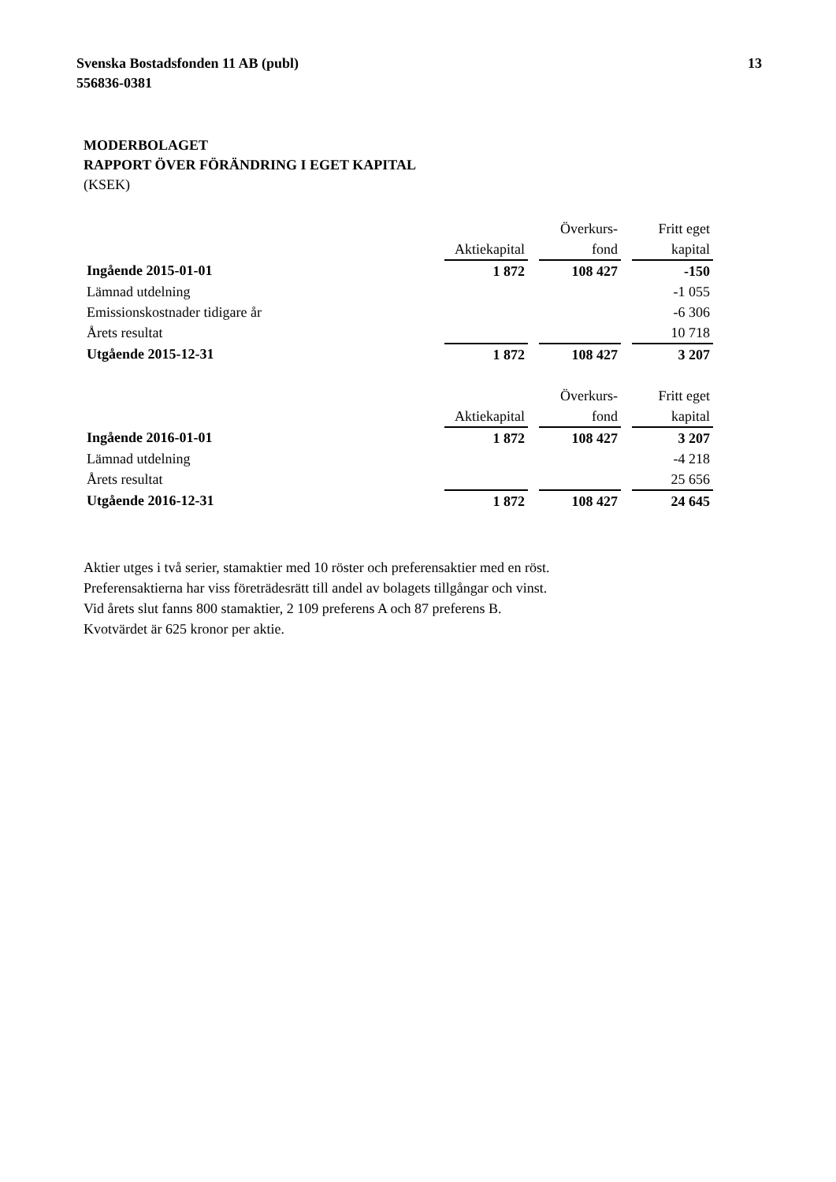Svenska Bostadsfonden 11 AB (publ)
556836-0381
13
MODERBOLAGET
RAPPORT ÖVER FÖRÄNDRING I EGET KAPITAL
(KSEK)
| | | | Överkurs- | | Fritt eget |
| | Aktiekapital | | fond | | kapital |
| Ingående 2015-01-01 | 1 872 | | 108 427 | | -150 |
| Lämnad utdelning | | | | | -1 055 |
| Emissionskostnader tidigare år | | | | | -6 306 |
| Årets resultat | | | | | 10 718 |
| Utgående 2015-12-31 | 1 872 | | 108 427 | | 3 207 |
| | | | Överkurs- | | Fritt eget |
| | Aktiekapital | | fond | | kapital |
| Ingående 2016-01-01 | 1 872 | | 108 427 | | 3 207 |
| Lämnad utdelning | | | | | -4 218 |
| Årets resultat | | | | | 25 656 |
| Utgående 2016-12-31 | 1 872 | | 108 427 | | 24 645 |
Aktier utges i två serier, stamaktier med 10 röster och preferensaktier med en röst.
Preferensaktierna har viss företrädesrätt till andel av bolagets tillgångar och vinst.
Vid årets slut fanns 800 stamaktier, 2 109 preferens A och 87 preferens B.
Kvotvärdet är 625 kronor per aktie.